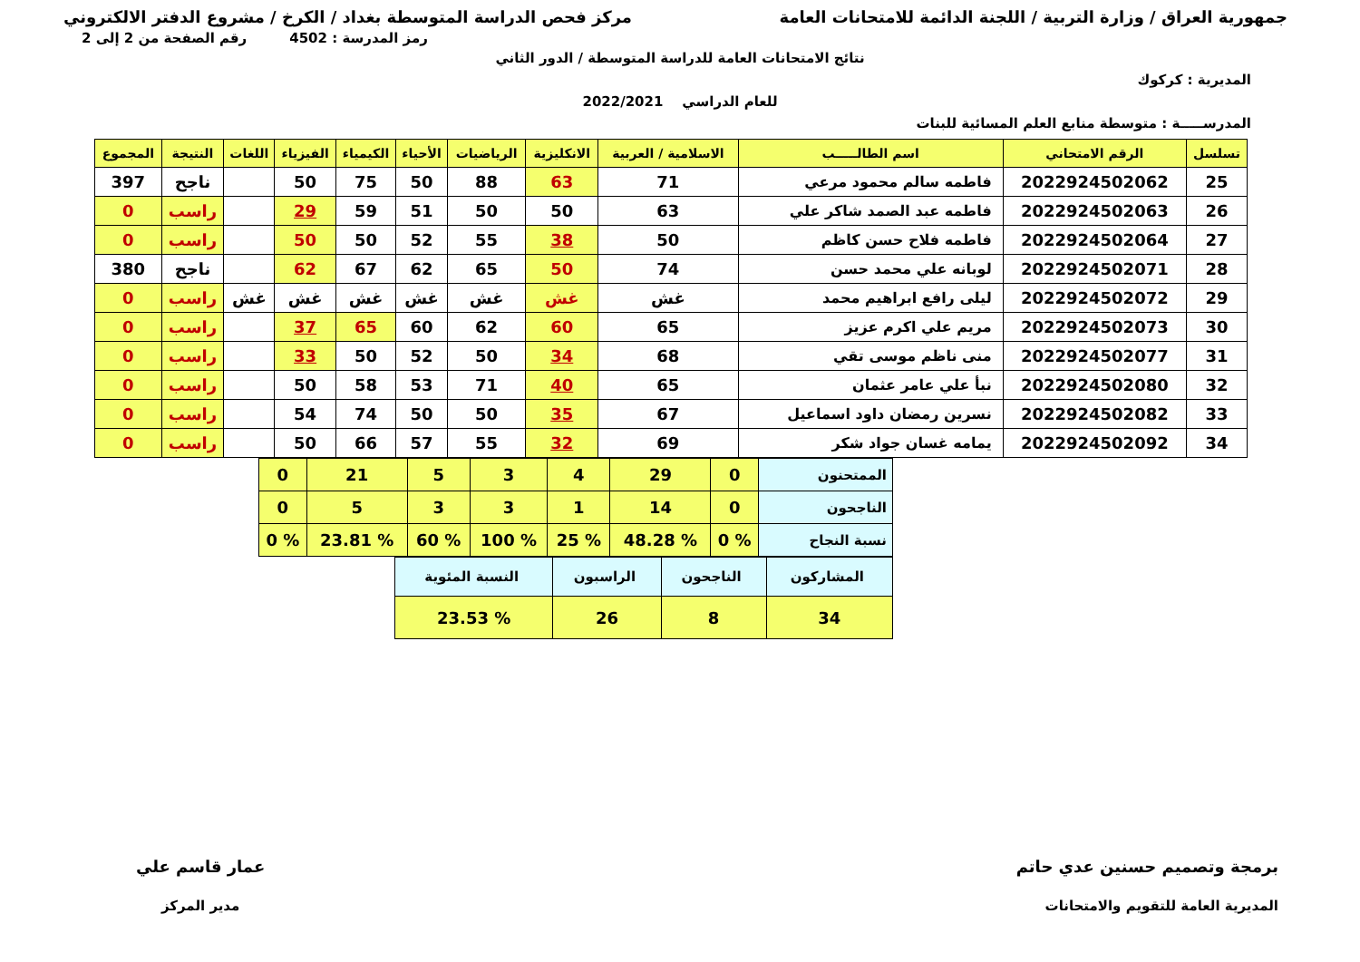جمهورية العراق / وزارة التربية / اللجنة الدائمة للامتحانات العامة مركز فحص الدراسة المتوسطة بغداد / الكرخ / مشروع الدفتر الالكتروني
رمز المدرسة : 4502 رقم الصفحة من 2 إلى 2
نتائج الامتحانات العامة للدراسة المتوسطة / الدور الثاني
المديرية : كركوك
للعام الدراسي 2022/2021
المدرســـــة : متوسطة منابع العلم المسائية للبنات
| تسلسل | الرقم الامتحاني | اسم الطالـــــب | الاسلامية / العربية | الانكليزية | الرياضيات | الأحياء | الكيمياء | الفيزياء | اللغات | النتيجة | المجموع |
| --- | --- | --- | --- | --- | --- | --- | --- | --- | --- | --- | --- |
| 25 | 2022924502062 | فاطمه سالم محمود مرعي | 71 | 63 | 88 | 50 | 75 | 50 | | ناجح | 397 |
| 26 | 2022924502063 | فاطمه عبد الصمد شاكر علي | 63 | 50 | 50 | 51 | 59 | 29 | | راسب | 0 |
| 27 | 2022924502064 | فاطمه فلاح حسن كاظم | 50 | 38 | 55 | 52 | 50 | 50 | | راسب | 0 |
| 28 | 2022924502071 | لوبانه علي محمد حسن | 74 | 50 | 65 | 62 | 67 | 62 | | ناجح | 380 |
| 29 | 2022924502072 | ليلى رافع ابراهيم محمد | غش | غش | غش | غش | غش | غش | غش | راسب | 0 |
| 30 | 2022924502073 | مريم علي اكرم عزيز | 65 | 60 | 62 | 60 | 65 | 37 | | راسب | 0 |
| 31 | 2022924502077 | منى ناظم موسى تقي | 68 | 34 | 50 | 52 | 50 | 33 | | راسب | 0 |
| 32 | 2022924502080 | نبأ علي عامر عثمان | 65 | 40 | 71 | 53 | 58 | 50 | | راسب | 0 |
| 33 | 2022924502082 | نسرين رمضان داود اسماعيل | 67 | 35 | 50 | 50 | 74 | 54 | | راسب | 0 |
| 34 | 2022924502092 | يمامه غسان جواد شكر | 69 | 32 | 55 | 57 | 66 | 50 | | راسب | 0 |
| الممتحنون | 0 | 29 | 4 | 3 | 5 | 21 | 0 |
| الناجحون | 0 | 14 | 1 | 3 | 3 | 5 | 0 |
| نسبة النجاح | % 0 | % 48.28 | % 25 | % 100 | % 60 | % 23.81 | % 0 |
| المشاركون | الناجحون | الراسبون | النسبة المئوية |
| 34 | 8 | 26 | % 23.53 |
برمجة وتصميم حسنين عدي حاتم
المديرية العامة للتقويم والامتحانات
عمار قاسم علي
مدير المركز